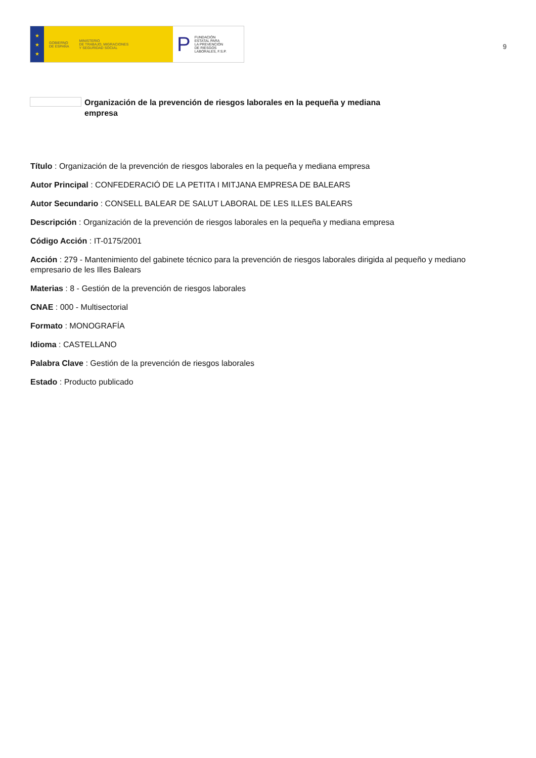★
★
★
GOBIERNO
DE ESPAÑA
MINISTERIO
DE TRABAJO, MIGRACIONES
Y SEGURIDAD SOCIAL
P FUNDACIÓN
ESTATAL PARA
LA PREVENCIÓN
DE RIESGOS
LABORALES, F.S.P.
9
Organización de la prevención de riesgos laborales en la pequeña y mediana empresa
Título : Organización de la prevención de riesgos laborales en la pequeña y mediana empresa
Autor Principal : CONFEDERACIÓ DE LA PETITA I MITJANA EMPRESA DE BALEARS
Autor Secundario : CONSELL BALEAR DE SALUT LABORAL DE LES ILLES BALEARS
Descripción : Organización de la prevención de riesgos laborales en la pequeña y mediana empresa
Código Acción : IT-0175/2001
Acción : 279 - Mantenimiento del gabinete técnico para la prevención de riesgos laborales dirigida al pequeño y mediano empresario de les Illes Balears
Materias : 8 - Gestión de la prevención de riesgos laborales
CNAE : 000 - Multisectorial
Formato : MONOGRAFÍA
Idioma : CASTELLANO
Palabra Clave : Gestión de la prevención de riesgos laborales
Estado : Producto publicado